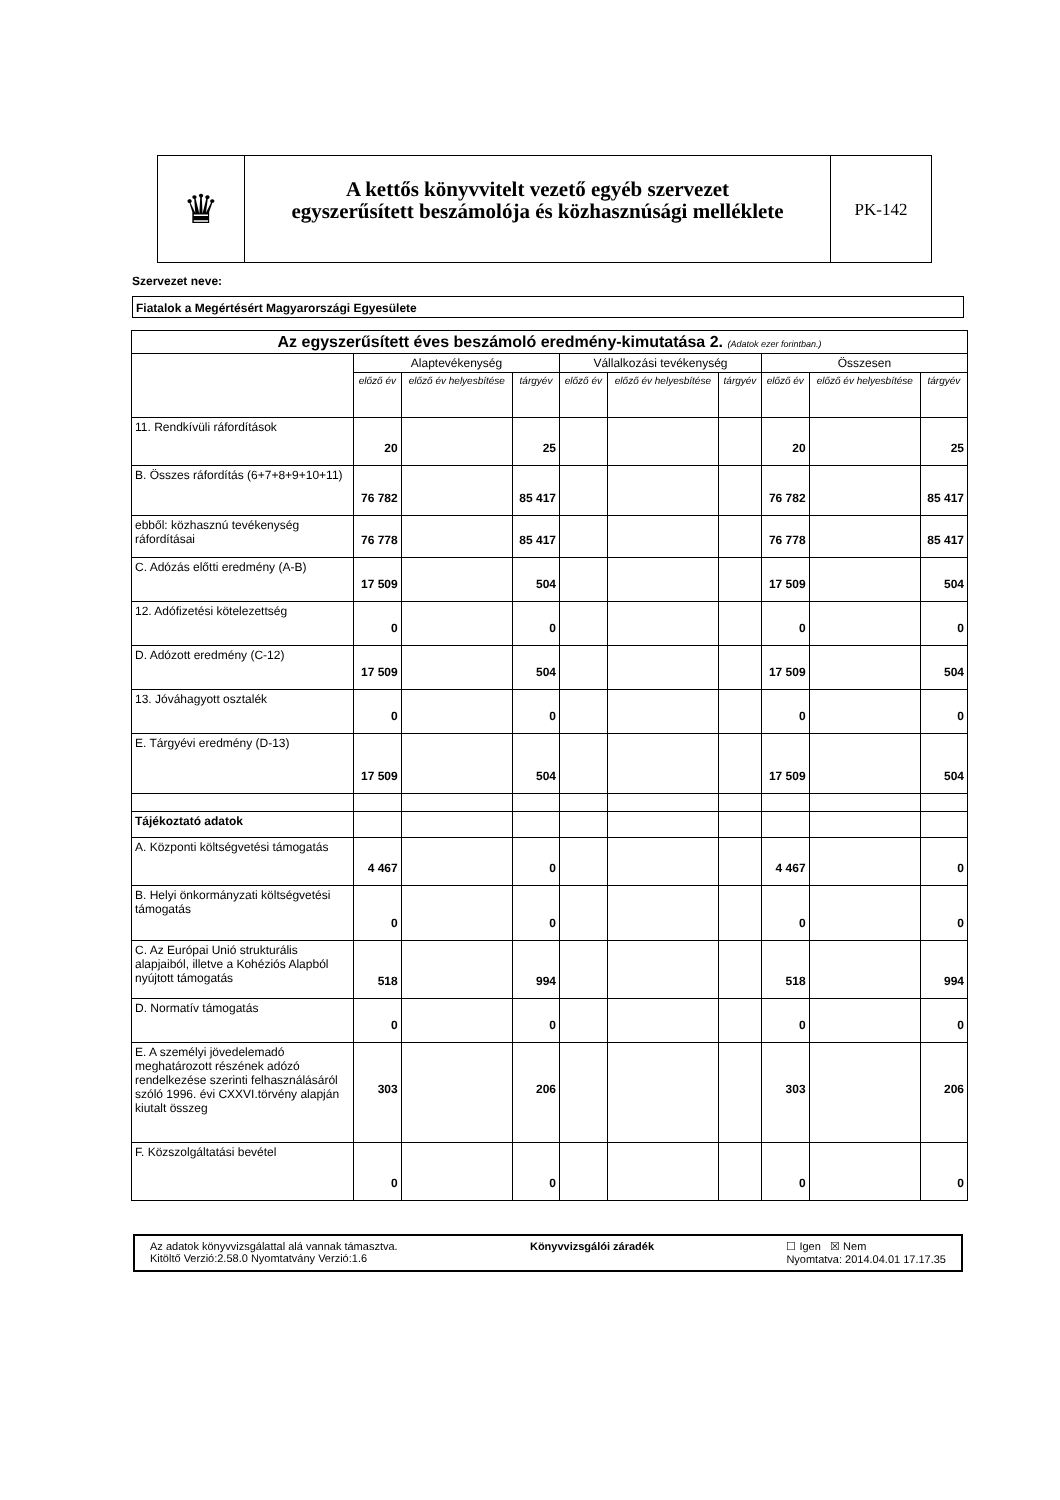♛
A kettős könyvvitelt vezető egyéb szervezet
egyszerűsített beszámolója és közhasznúsági melléklete
PK-142
Szervezet neve:
Fiatalok a Megértésért Magyarországi Egyesülete
| Az egyszerűsített éves beszámoló eredmény-kimutatása 2. (Adatok ezer forintban.) | | | | | | | | | |
| --- | --- | --- | --- | --- | --- | --- | --- | --- | --- |
| | Alaptevékenység | | | Vállalkozási tevékenység | | | Összesen | | |
| | előző év | előző év helyesbítése | tárgyév | előző év | előző év helyesbítése | tárgyév | előző év | előző év helyesbítése | tárgyév |
| 11. Rendkívüli ráfordítások | 20 | | 25 | | | | 20 | | 25 |
| B. Összes ráfordítás (6+7+8+9+10+11) | 76 782 | | 85 417 | | | | 76 782 | | 85 417 |
| ebből: közhasznú tevékenység ráfordításai | 76 778 | | 85 417 | | | | 76 778 | | 85 417 |
| C. Adózás előtti eredmény (A-B) | 17 509 | | 504 | | | | 17 509 | | 504 |
| 12. Adófizetési kötelezettség | 0 | | 0 | | | | 0 | | 0 |
| D. Adózott eredmény (C-12) | 17 509 | | 504 | | | | 17 509 | | 504 |
| 13. Jóváhagyott osztalék | 0 | | 0 | | | | 0 | | 0 |
| E. Tárgyévi eredmény (D-13) | 17 509 | | 504 | | | | 17 509 | | 504 |
| Tájékoztató adatok | | | | | | | | | |
| A. Központi költségvetési támogatás | 4 467 | | 0 | | | | 4 467 | | 0 |
| B. Helyi önkormányzati költségvetési támogatás | 0 | | 0 | | | | 0 | | 0 |
| C. Az Európai Unió strukturális alapjaiból, illetve a Kohéziós Alapból nyújtott támogatás | 518 | | 994 | | | | 518 | | 994 |
| D. Normatív támogatás | 0 | | 0 | | | | 0 | | 0 |
| E. A személyi jövedelemadó meghatározott részének adózó rendelkezése szerinti felhasználásáról szóló 1996. évi CXXVI.törvény alapján kiutalt összeg | 303 | | 206 | | | | 303 | | 206 |
| F. Közszolgáltatási bevétel | 0 | | 0 | | | | 0 | | 0 |
Az adatok könyvvizsgálattal alá vannak támasztva.
Kitöltő Verzió:2.58.0 Nyomtatvány Verzió:1.6 Könyvvizsgálói záradék ☐ Igen ☒ Nem
Nyomtatva: 2014.04.01 17.17.35